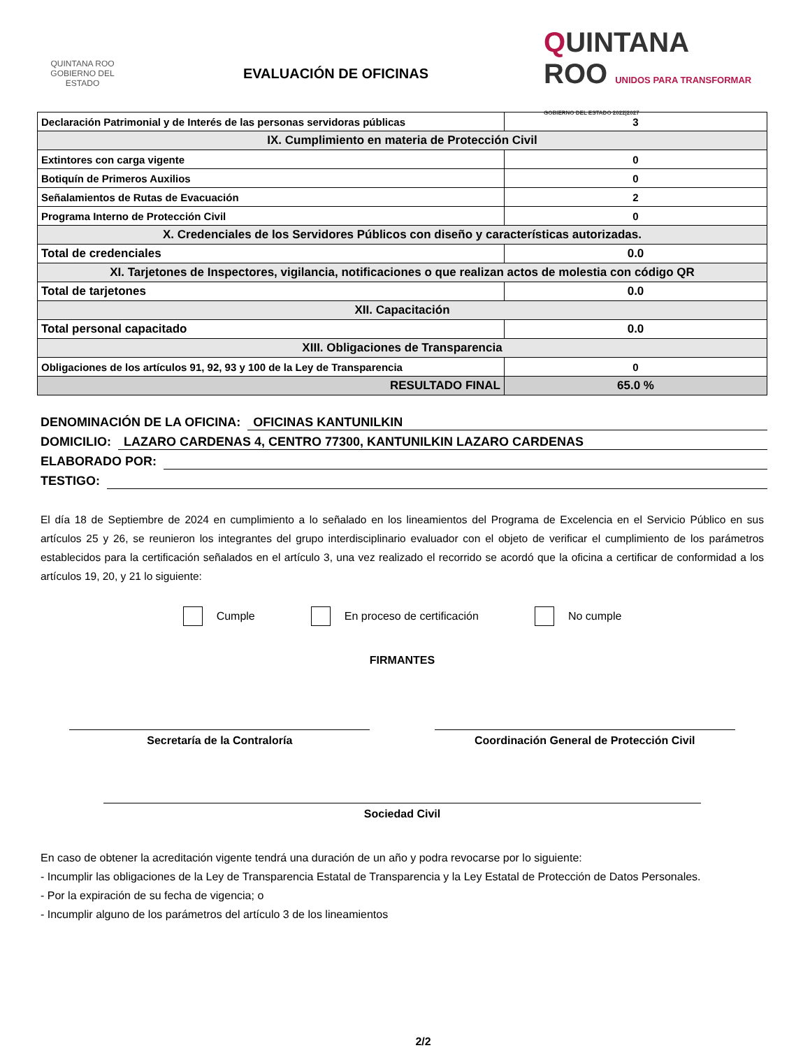QUINTANA ROO
GOBIERNO DEL ESTADO
EVALUACIÓN DE OFICINAS
QUINTANA
ROO UNIDOS PARA TRANSFORMAR GOBIERNO DEL ESTADO 2022|2027
| Declaración Patrimonial y de Interés de las personas servidoras públicas | 3 |
| IX. Cumplimiento en materia de Protección Civil | |
| Extintores con carga vigente | 0 |
| Botiquín de Primeros Auxilios | 0 |
| Señalamientos de Rutas de Evacuación | 2 |
| Programa Interno de Protección Civil | 0 |
| X. Credenciales de los Servidores Públicos con diseño y características autorizadas. | |
| Total de credenciales | 0.0 |
| XI. Tarjetones de Inspectores, vigilancia, notificaciones o que realizan actos de molestia con código QR | |
| Total de tarjetones | 0.0 |
| XII. Capacitación | |
| Total personal capacitado | 0.0 |
| XIII. Obligaciones de Transparencia | |
| Obligaciones de los artículos 91, 92, 93 y 100 de la Ley de Transparencia | 0 |
| RESULTADO FINAL | 65.0 % |
DENOMINACIÓN DE LA OFICINA: OFICINAS KANTUNILKIN
DOMICILIO: LAZARO CARDENAS 4, CENTRO 77300, KANTUNILKIN LAZARO CARDENAS
ELABORADO POR:
TESTIGO:
El día 18 de Septiembre de 2024 en cumplimiento a lo señalado en los lineamientos del Programa de Excelencia en el Servicio Público en sus artículos 25 y 26, se reunieron los integrantes del grupo interdisciplinario evaluador con el objeto de verificar el cumplimiento de los parámetros establecidos para la certificación señalados en el artículo 3, una vez realizado el recorrido se acordó que la oficina a certificar de conformidad a los artículos 19, 20, y 21 lo siguiente:
Cumple En proceso de certificación No cumple
FIRMANTES
Secretaría de la Contraloría Coordinación General de Protección Civil
Sociedad Civil
En caso de obtener la acreditación vigente tendrá una duración de un año y podra revocarse por lo siguiente:
- Incumplir las obligaciones de la Ley de Transparencia Estatal de Transparencia y la Ley Estatal de Protección de Datos Personales.
- Por la expiración de su fecha de vigencia; o
- Incumplir alguno de los parámetros del artículo 3 de los lineamientos
2/2